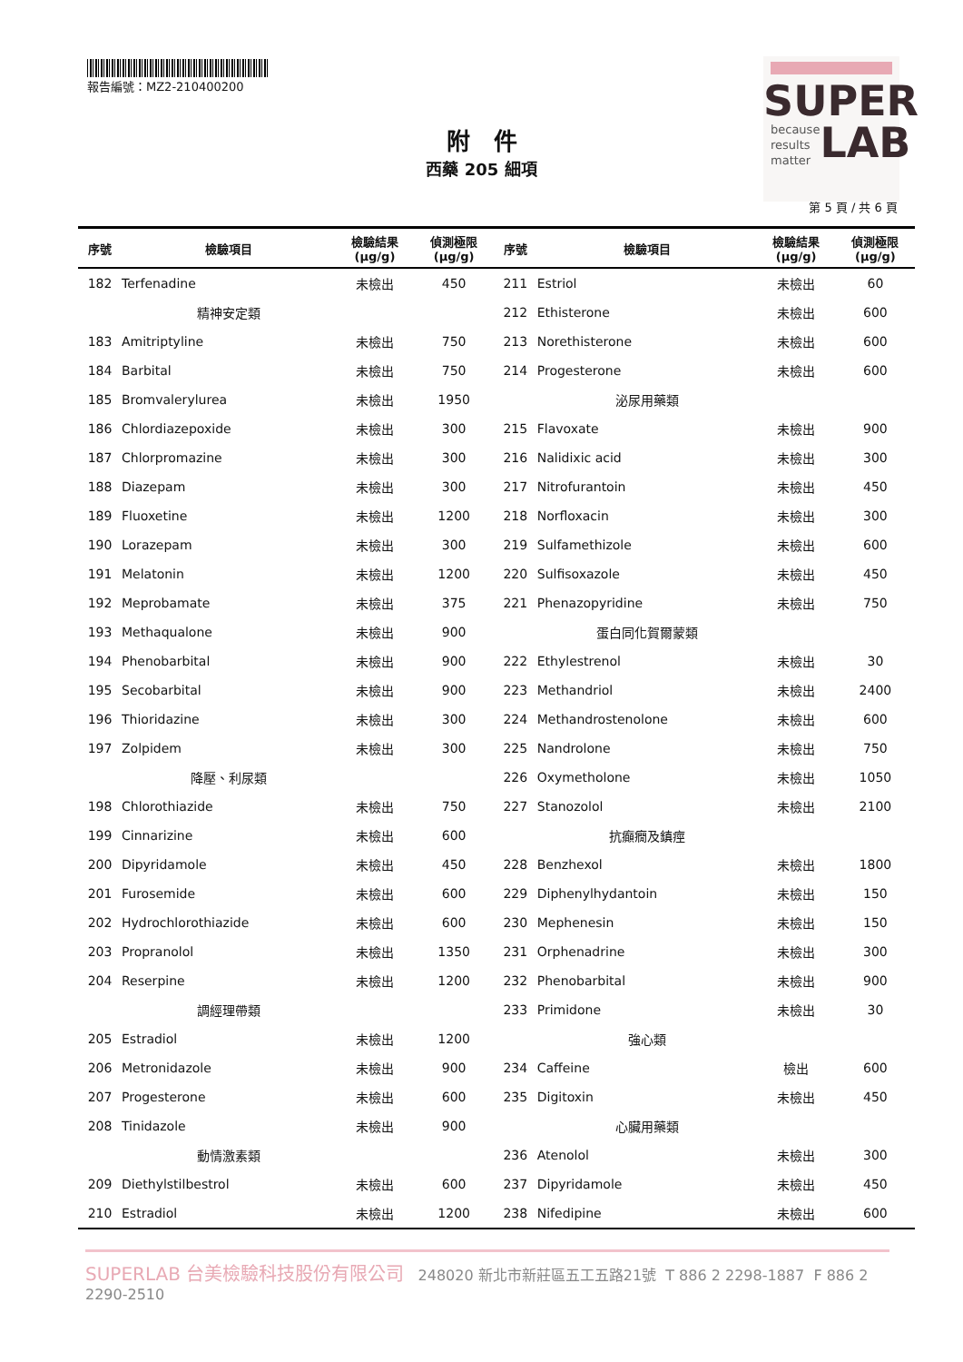報告編號：MZ2-210400200
SUPER
because
results
matter
LAB
附　件
西藥 205 細項
第 5 頁 / 共 6 頁
| 序號 | 檢驗項目 | 檢驗結果 (μg/g) | 偵測極限 (μg/g) | 序號 | 檢驗項目 | 檢驗結果 (μg/g) | 偵測極限 (μg/g) |
| --- | --- | --- | --- | --- | --- | --- | --- |
| 182 | Terfenadine | 未檢出 | 450 | 211 | Estriol | 未檢出 | 60 |
| | 精神安定類 | | | 212 | Ethisterone | 未檢出 | 600 |
| 183 | Amitriptyline | 未檢出 | 750 | 213 | Norethisterone | 未檢出 | 600 |
| 184 | Barbital | 未檢出 | 750 | 214 | Progesterone | 未檢出 | 600 |
| 185 | Bromvalerylurea | 未檢出 | 1950 | | 泌尿用藥類 | | |
| 186 | Chlordiazepoxide | 未檢出 | 300 | 215 | Flavoxate | 未檢出 | 900 |
| 187 | Chlorpromazine | 未檢出 | 300 | 216 | Nalidixic acid | 未檢出 | 300 |
| 188 | Diazepam | 未檢出 | 300 | 217 | Nitrofurantoin | 未檢出 | 450 |
| 189 | Fluoxetine | 未檢出 | 1200 | 218 | Norfloxacin | 未檢出 | 300 |
| 190 | Lorazepam | 未檢出 | 300 | 219 | Sulfamethizole | 未檢出 | 600 |
| 191 | Melatonin | 未檢出 | 1200 | 220 | Sulfisoxazole | 未檢出 | 450 |
| 192 | Meprobamate | 未檢出 | 375 | 221 | Phenazopyridine | 未檢出 | 750 |
| 193 | Methaqualone | 未檢出 | 900 | | 蛋白同化賀爾蒙類 | | |
| 194 | Phenobarbital | 未檢出 | 900 | 222 | Ethylestrenol | 未檢出 | 30 |
| 195 | Secobarbital | 未檢出 | 900 | 223 | Methandriol | 未檢出 | 2400 |
| 196 | Thioridazine | 未檢出 | 300 | 224 | Methandrostenolone | 未檢出 | 600 |
| 197 | Zolpidem | 未檢出 | 300 | 225 | Nandrolone | 未檢出 | 750 |
| | 降壓、利尿類 | | | 226 | Oxymetholone | 未檢出 | 1050 |
| 198 | Chlorothiazide | 未檢出 | 750 | 227 | Stanozolol | 未檢出 | 2100 |
| 199 | Cinnarizine | 未檢出 | 600 | | 抗癲癇及鎮痙 | | |
| 200 | Dipyridamole | 未檢出 | 450 | 228 | Benzhexol | 未檢出 | 1800 |
| 201 | Furosemide | 未檢出 | 600 | 229 | Diphenylhydantoin | 未檢出 | 150 |
| 202 | Hydrochlorothiazide | 未檢出 | 600 | 230 | Mephenesin | 未檢出 | 150 |
| 203 | Propranolol | 未檢出 | 1350 | 231 | Orphenadrine | 未檢出 | 300 |
| 204 | Reserpine | 未檢出 | 1200 | 232 | Phenobarbital | 未檢出 | 900 |
| | 調經理帶類 | | | 233 | Primidone | 未檢出 | 30 |
| 205 | Estradiol | 未檢出 | 1200 | | 強心類 | | |
| 206 | Metronidazole | 未檢出 | 900 | 234 | Caffeine | 檢出 | 600 |
| 207 | Progesterone | 未檢出 | 600 | 235 | Digitoxin | 未檢出 | 450 |
| 208 | Tinidazole | 未檢出 | 900 | | 心臟用藥類 | | |
| | 動情激素類 | | | 236 | Atenolol | 未檢出 | 300 |
| 209 | Diethylstilbestrol | 未檢出 | 600 | 237 | Dipyridamole | 未檢出 | 450 |
| 210 | Estradiol | 未檢出 | 1200 | 238 | Nifedipine | 未檢出 | 600 |
SUPERLAB 台美檢驗科技股份有限公司 248020 新北市新莊區五工五路21號 T 886 2 2298-1887 F 886 2 2290-2510